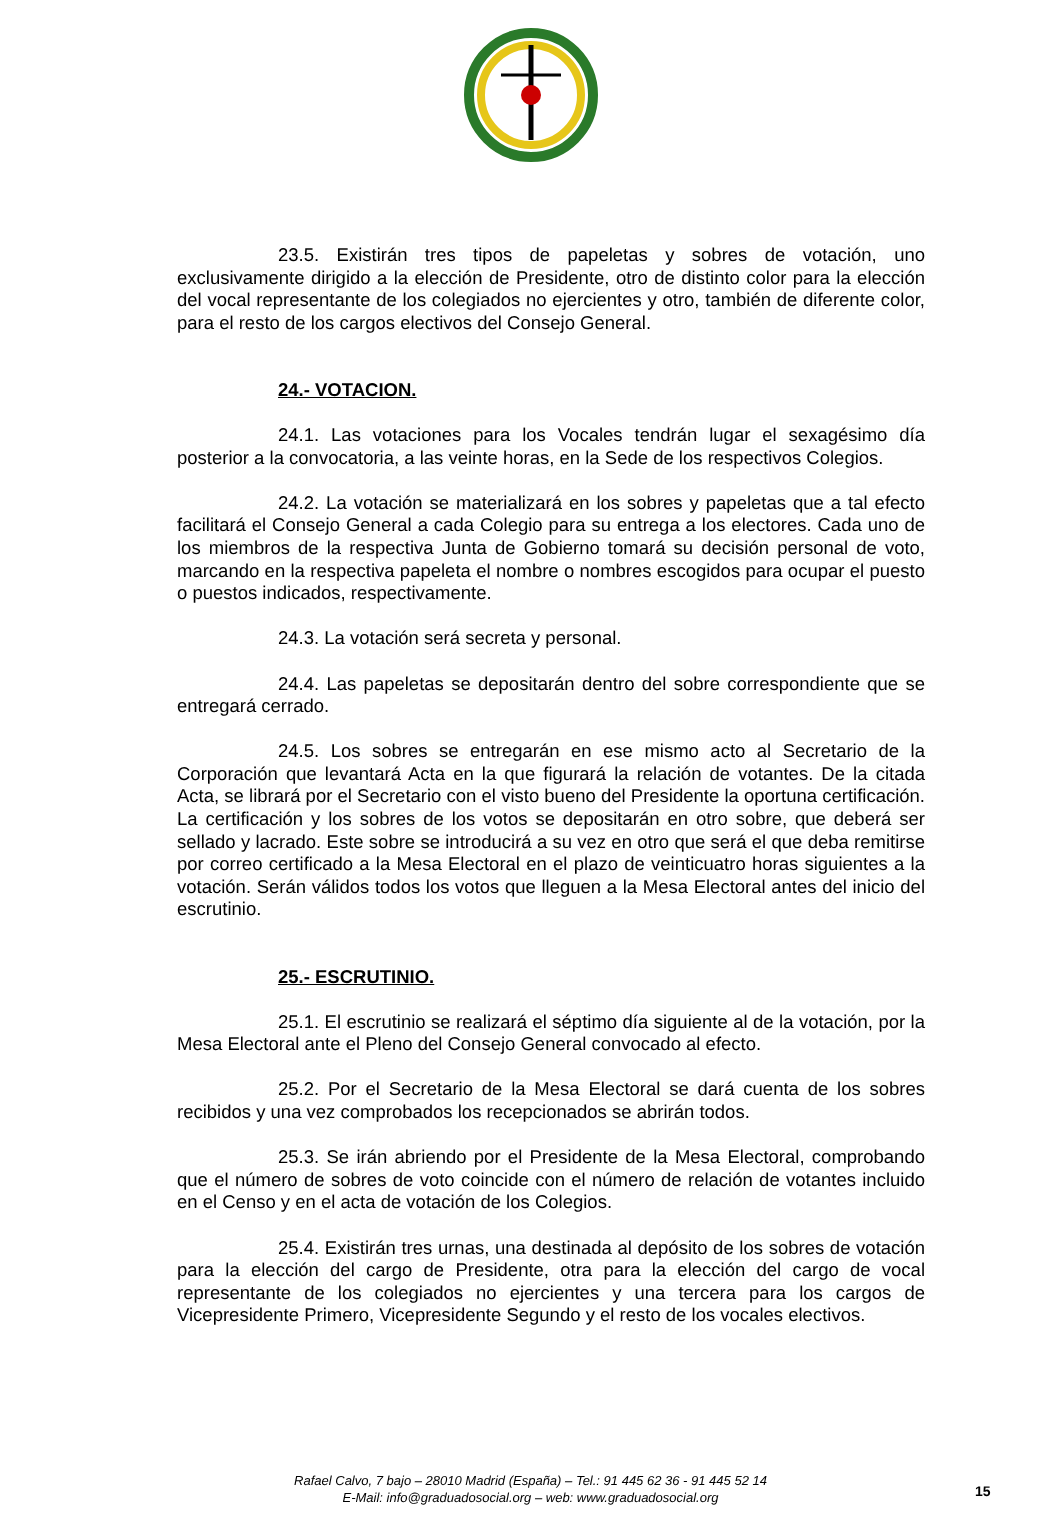23.5. Existirán tres tipos de papeletas y sobres de votación, uno exclusivamente dirigido a la elección de Presidente, otro de distinto color para la elección del vocal representante de los colegiados no ejercientes y otro, también de diferente color, para el resto de los cargos electivos del Consejo General.
24.- VOTACION.
24.1. Las votaciones para los Vocales tendrán lugar el sexagésimo día posterior a la convocatoria, a las veinte horas, en la Sede de los respectivos Colegios.
24.2. La votación se materializará en los sobres y papeletas que a tal efecto facilitará el Consejo General a cada Colegio para su entrega a los electores. Cada uno de los miembros de la respectiva Junta de Gobierno tomará su decisión personal de voto, marcando en la respectiva papeleta el nombre o nombres escogidos para ocupar el puesto o puestos indicados, respectivamente.
24.3. La votación será secreta y personal.
24.4. Las papeletas se depositarán dentro del sobre correspondiente que se entregará cerrado.
24.5. Los sobres se entregarán en ese mismo acto al Secretario de la Corporación que levantará Acta en la que figurará la relación de votantes. De la citada Acta, se librará por el Secretario con el visto bueno del Presidente la oportuna certificación. La certificación y los sobres de los votos se depositarán en otro sobre, que deberá ser sellado y lacrado. Este sobre se introducirá a su vez en otro que será el que deba remitirse por correo certificado a la Mesa Electoral en el plazo de veinticuatro horas siguientes a la votación. Serán válidos todos los votos que lleguen a la Mesa Electoral antes del inicio del escrutinio.
25.- ESCRUTINIO.
25.1. El escrutinio se realizará el séptimo día siguiente al de la votación, por la Mesa Electoral ante el Pleno del Consejo General convocado al efecto.
25.2. Por el Secretario de la Mesa Electoral se dará cuenta de los sobres recibidos y una vez comprobados los recepcionados se abrirán todos.
25.3. Se irán abriendo por el Presidente de la Mesa Electoral, comprobando que el número de sobres de voto coincide con el número de relación de votantes incluido en el Censo y en el acta de votación de los Colegios.
25.4. Existirán tres urnas, una destinada al depósito de los sobres de votación para la elección del cargo de Presidente, otra para la elección del cargo de vocal representante de los colegiados no ejercientes y una tercera para los cargos de Vicepresidente Primero, Vicepresidente Segundo y el resto de los vocales electivos.
Rafael Calvo, 7 bajo – 28010 Madrid (España) – Tel.: 91 445 62 36 - 91 445 52 14
E-Mail: info@graduadosocial.org – web: www.graduadosocial.org
15